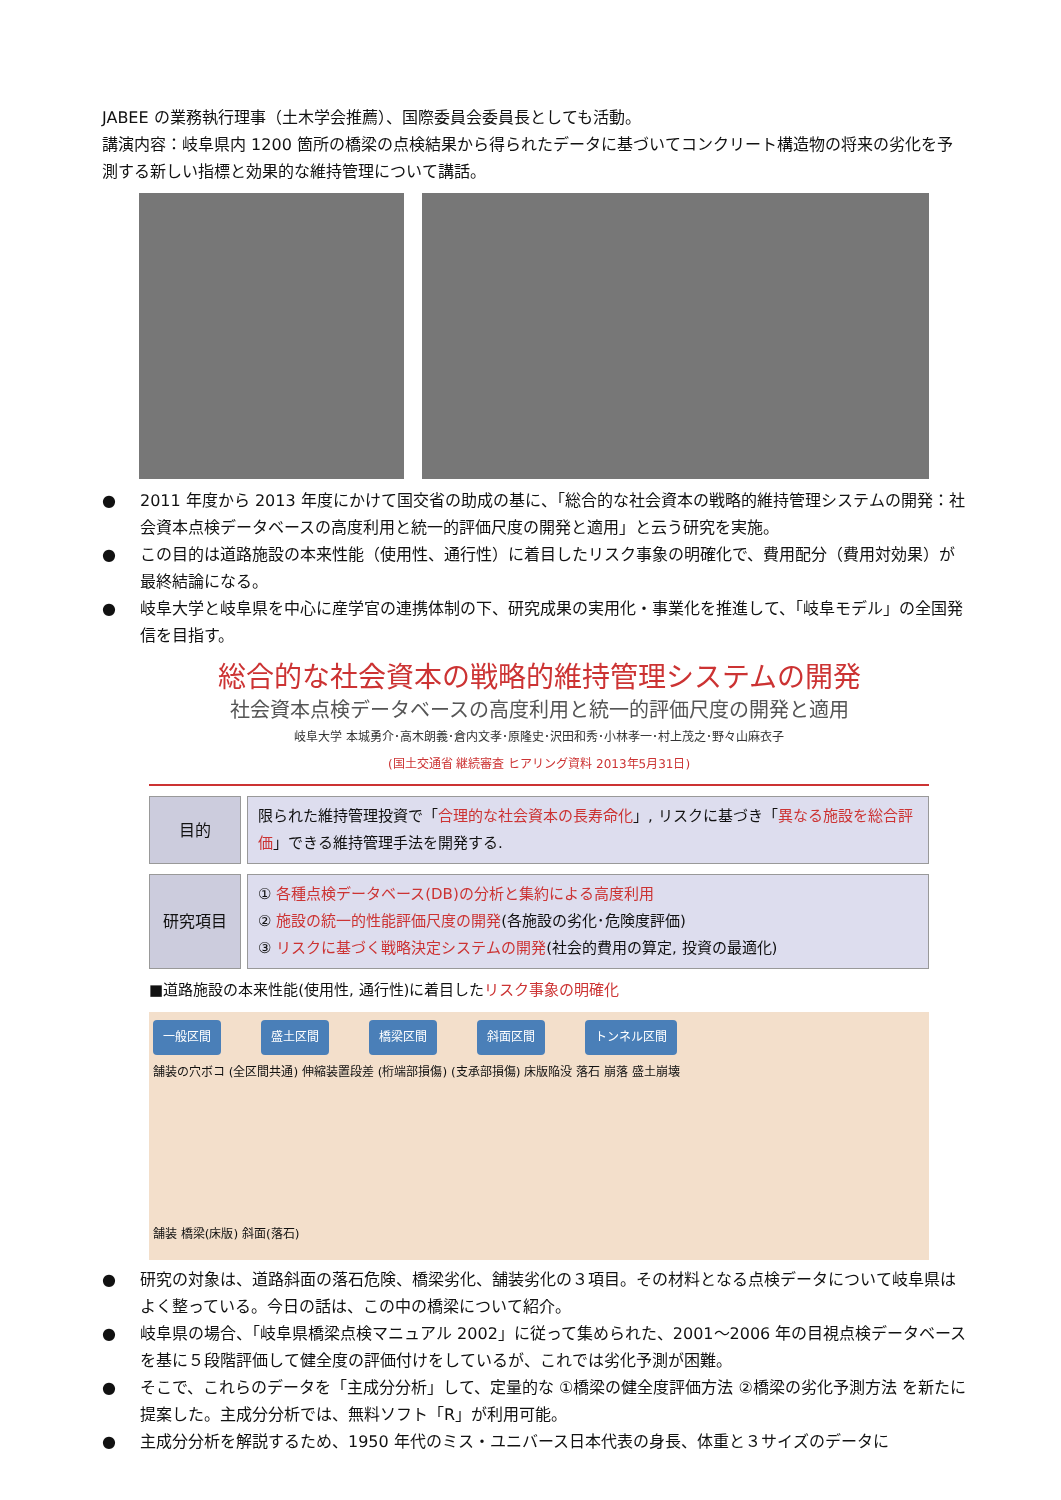JABEE の業務執行理事（土木学会推薦）、国際委員会委員長としても活動。
講演内容：岐阜県内 1200 箇所の橋梁の点検結果から得られたデータに基づいてコンクリート構造物の将来の劣化を予測する新しい指標と効果的な維持管理について講話。
● 2011 年度から 2013 年度にかけて国交省の助成の基に、「総合的な社会資本の戦略的維持管理システムの開発：社会資本点検データベースの高度利用と統一的評価尺度の開発と適用」と云う研究を実施。
● この目的は道路施設の本来性能（使用性、通行性）に着目したリスク事象の明確化で、費用配分（費用対効果）が最終結論になる。
● 岐阜大学と岐阜県を中心に産学官の連携体制の下、研究成果の実用化・事業化を推進して、「岐阜モデル」の全国発信を目指す。
総合的な社会資本の戦略的維持管理システムの開発
社会資本点検データベースの高度利用と統一的評価尺度の開発と適用
岐阜大学 本城勇介･高木朗義･倉内文孝･原隆史･沢田和秀･小林孝一･村上茂之･野々山麻衣子
(国土交通省 継続審査 ヒアリング資料 2013年5月31日)
目的
限られた維持管理投資で「合理的な社会資本の長寿命化」, リスクに基づき「異なる施設を総合評価」できる維持管理手法を開発する.
研究項目
① 各種点検データベース(DB)の分析と集約による高度利用
② 施設の統一的性能評価尺度の開発(各施設の劣化･危険度評価)
③ リスクに基づく戦略決定システムの開発(社会的費用の算定, 投資の最適化)
■道路施設の本来性能(使用性, 通行性)に着目したリスク事象の明確化
一般区間 盛土区間 橋梁区間 斜面区間 トンネル区間
舗装の穴ボコ (全区間共通) 伸縮装置段差 (桁端部損傷) (支承部損傷) 床版陥没 落石 崩落 盛土崩壊
舗装 橋梁(床版) 斜面(落石)
● 研究の対象は、道路斜面の落石危険、橋梁劣化、舗装劣化の３項目。その材料となる点検データについて岐阜県はよく整っている。今日の話は、この中の橋梁について紹介。
● 岐阜県の場合、「岐阜県橋梁点検マニュアル 2002」に従って集められた、2001～2006 年の目視点検データベースを基に５段階評価して健全度の評価付けをしているが、これでは劣化予測が困難。
● そこで、これらのデータを「主成分分析」して、定量的な ①橋梁の健全度評価方法 ②橋梁の劣化予測方法 を新たに提案した。主成分分析では、無料ソフト「R」が利用可能。
● 主成分分析を解説するため、1950 年代のミス・ユニバース日本代表の身長、体重と３サイズのデータに